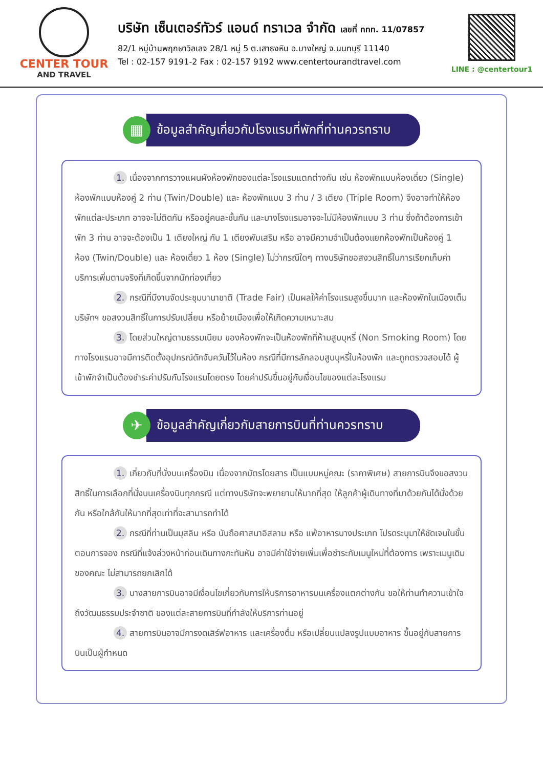CENTER TOUR
AND TRAVEL
บริษัท เซ็นเตอร์ทัวร์ แอนด์ ทราเวล จำกัด เลขที่ ททท. 11/07857
82/1 หมู่บ้านพฤกษาวิลเลจ 28/1 หมู่ 5 ต.เสาธงหิน อ.บางใหญ่ จ.นนทบุรี 11140
Tel : 02-157 9191-2 Fax : 02-157 9192 www.centertourandtravel.com
LINE : @centertour1
▦
ข้อมูลสำคัญเกี่ยวกับโรงแรมที่พักที่ท่านควรทราบ
1. เนื่องจากการวางแผนผังห้องพักของแต่ละโรงแรมแตกต่างกัน เช่น ห้องพักแบบห้องเดี่ยว (Single) ห้องพักแบบห้องคู่ 2 ท่าน (Twin/Double) และ ห้องพักแบบ 3 ท่าน / 3 เตียง (Triple Room) จึงอาจทำให้ห้องพักแต่ละประเภท อาจจะไม่ติดกัน หรืออยู่คนละชั้นกัน และบางโรงแรมอาจจะไม่มีห้องพักแบบ 3 ท่าน ซึ่งถ้าต้องการเข้าพัก 3 ท่าน อาจจะต้องเป็น 1 เตียงใหญ่ กับ 1 เตียงพับเสริม หรือ อาจมีความจำเป็นต้องแยกห้องพักเป็นห้องคู่ 1 ห้อง (Twin/Double) และ ห้องเดี่ยว 1 ห้อง (Single) ไม่ว่ากรณีใดๆ ทางบริษัทขอสงวนสิทธิ์ในการเรียกเก็บค่าบริการเพิ่มตามจริงที่เกิดขึ้นจากนักท่องเที่ยว
2. กรณีที่มีงานจัดประชุมนานาชาติ (Trade Fair) เป็นผลให้ค่าโรงแรมสูงขึ้นมาก และห้องพักในเมืองเต็ม บริษัทฯ ขอสงวนสิทธิ์ในการปรับเปลี่ยน หรือย้ายเมืองเพื่อให้เกิดความเหมาะสม
3. โดยส่วนใหญ่ตามธรรมเนียม ของห้องพักจะเป็นห้องพักที่ห้ามสูบบุหรี่ (Non Smoking Room) โดยทางโรงแรมอาจมีการติดตั้งอุปกรณ์ดักจับควันไว้ในห้อง กรณีที่มีการลักลอบสูบบุหรี่ในห้องพัก และถูกตรวจสอบได้ ผู้เข้าพักจำเป็นต้องชำระค่าปรับกับโรงแรมโดยตรง โดยค่าปรับขึ้นอยู่กับเงื่อนไขของแต่ละโรงแรม
✈
ข้อมูลสำคัญเกี่ยวกับสายการบินที่ท่านควรทราบ
1. เกี่ยวกับที่นั่งบนเครื่องบิน เนื่องจากบัตรโดยสาร เป็นแบบหมู่คณะ (ราคาพิเศษ) สายการบินจึงขอสงวนสิทธิ์ในการเลือกที่นั่งบนเครื่องบินทุกกรณี แต่ทางบริษัทจะพยายามให้มากที่สุด ให้ลูกค้าผู้เดินทางที่มาด้วยกันได้นั่งด้วยกัน หรือใกล้กันให้มากที่สุดเท่าที่จะสามารถทำได้
2. กรณีที่ท่านเป็นมุสลิม หรือ นับถือศาสนาอิสลาม หรือ แพ้อาหารบางประเภท โปรดระบุมาให้ชัดเจนในขั้นตอนการจอง กรณีที่แจ้งล่วงหน้าก่อนเดินทางกะทันหัน อาจมีค่าใช้จ่ายเพิ่มเพื่อชำระกับเมนูใหม่ที่ต้องการ เพราะเมนูเดิมของคณะ ไม่สามารถยกเลิกได้
3. บางสายการบินอาจมีเงื่อนไขเกี่ยวกับการให้บริการอาหารบนเครื่องแตกต่างกัน ขอให้ท่านทำความเข้าใจถึงวัฒนธรรมประจำชาติ ของแต่ละสายการบินที่กำลังให้บริการท่านอยู่
4. สายการบินอาจมีการงดเสิร์ฟอาหาร และเครื่องดื่ม หรือเปลี่ยนแปลงรูปแบบอาหาร ขึ้นอยู่กับสายการบินเป็นผู้กำหนด